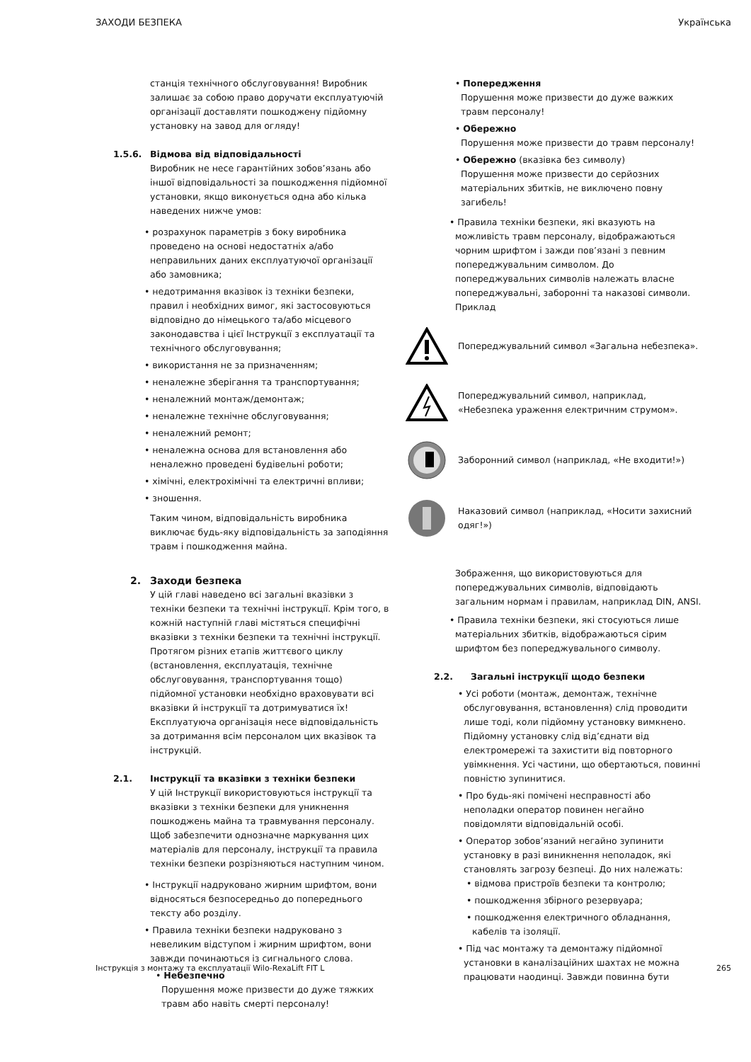ЗАХОДИ БЕЗПЕКА Українська
станція технічного обслуговування! Виробник залишає за собою право доручати експлуатуючій організації доставляти пошкоджену підйомну установку на завод для огляду!
1.5.6. Відмова від відповідальності
Виробник не несе гарантійних зобов’язань або іншої відповідальності за пошкодження підйомної установки, якщо виконується одна або кілька наведених нижче умов:
• розрахунок параметрів з боку виробника проведено на основі недостатніх а/або неправильних даних експлуатуючої організації або замовника;
• недотримання вказівок із техніки безпеки, правил і необхідних вимог, які застосовуються відповідно до німецького та/або місцевого законодавства і цієї Інструкції з експлуатації та технічного обслуговування;
• використання не за призначенням;
• неналежне зберігання та транспортування;
• неналежний монтаж/демонтаж;
• неналежне технічне обслуговування;
• неналежний ремонт;
• неналежна основа для встановлення або неналежно проведені будівельні роботи;
• хімічні, електрохімічні та електричні впливи;
• зношення.
Таким чином, відповідальність виробника виключає будь-яку відповідальність за заподіяння травм і пошкодження майна.
2. Заходи безпека
У цій главі наведено всі загальні вказівки з техніки безпеки та технічні інструкції. Крім того, в кожній наступній главі містяться специфічні вказівки з техніки безпеки та технічні інструкції. Протягом різних етапів життєвого циклу (встановлення, експлуатація, технічне обслуговування, транспортування тощо) підйомної установки необхідно враховувати всі вказівки й інструкції та дотримуватися їх! Експлуатуюча організація несе відповідальність за дотримання всім персоналом цих вказівок та інструкцій.
2.1. Інструкції та вказівки з техніки безпеки
У цій Інструкції використовуються інструкції та вказівки з техніки безпеки для уникнення пошкоджень майна та травмування персоналу. Щоб забезпечити однозначне маркування цих матеріалів для персоналу, інструкції та правила техніки безпеки розрізняються наступним чином.
• Інструкції надруковано жирним шрифтом, вони відносяться безпосередньо до попереднього тексту або розділу.
• Правила техніки безпеки надруковано з невеликим відступом і жирним шрифтом, вони завжди починаються із сигнального слова.
• Небезпечно
Порушення може призвести до дуже тяжких травм або навіть смерті персоналу!
• Попередження
Порушення може призвести до дуже важких травм персоналу!
• Обережно
Порушення може призвести до травм персоналу!
• Обережно (вказівка без символу)
Порушення може призвести до серйозних матеріальних збитків, не виключено повну загибель!
• Правила техніки безпеки, які вказують на можливість травм персоналу, відображаються чорним шрифтом і зажди пов’язані з певним попереджувальним символом. До попереджувальних символів належать власне попереджувальні, заборонні та наказові символи. Приклад
Попереджувальний символ «Загальна небезпека».
Попереджувальний символ, наприклад, «Небезпека ураження електричним струмом».
Заборонний символ (наприклад, «Не входити!»)
Наказовий символ (наприклад, «Носити захисний одяг!»)
Зображення, що використовуються для попереджувальних символів, відповідають загальним нормам і правилам, наприклад DIN, ANSI.
• Правила техніки безпеки, які стосуються лише матеріальних збитків, відображаються сірим шрифтом без попереджувального символу.
2.2. Загальні інструкції щодо безпеки
• Усі роботи (монтаж, демонтаж, технічне обслуговування, встановлення) слід проводити лише тоді, коли підйомну установку вимкнено. Підйомну установку слід від’єднати від електромережі та захистити від повторного увімкнення. Усі частини, що обертаються, повинні повністю зупинитися.
• Про будь-які помічені несправності або неполадки оператор повинен негайно повідомляти відповідальній особі.
• Оператор зобов’язаний негайно зупинити установку в разі виникнення неполадок, які становлять загрозу безпеці. До них належать:
• відмова пристроїв безпеки та контролю;
• пошкодження збірного резервуара;
• пошкодження електричного обладнання, кабелів та ізоляції.
• Під час монтажу та демонтажу підйомної установки в каналізаційних шахтах не можна працювати наодинці. Завжди повинна бути
Інструкція з монтажу та експлуатації Wilo-RexaLift FIT L 265